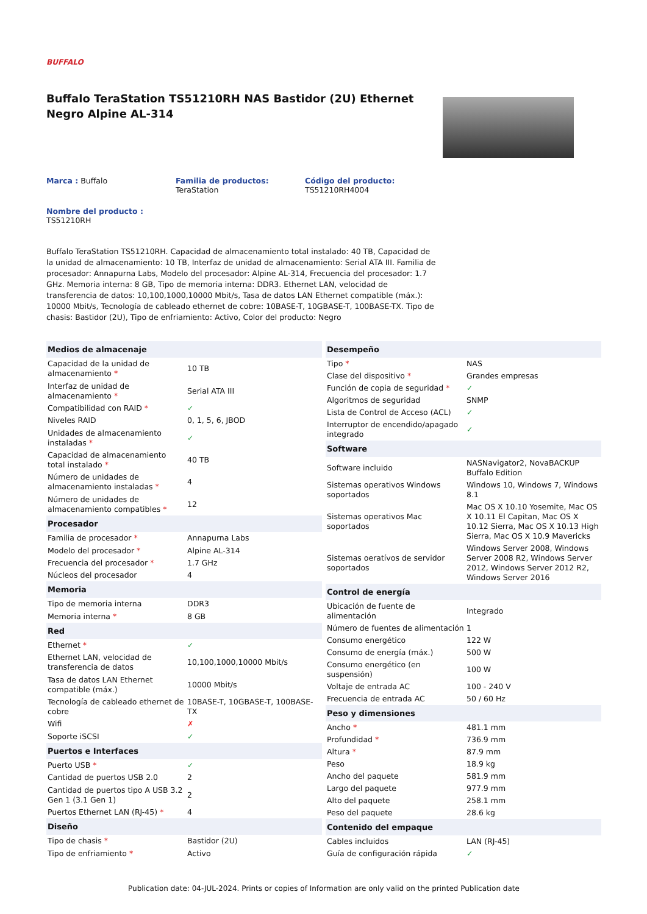BUFFALO
Buffalo TeraStation TS51210RH NAS Bastidor (2U) Ethernet Negro Alpine AL-314
Marca : Buffalo Familia de productos:
TeraStation
Código del producto:
TS51210RH4004
Nombre del producto :
TS51210RH
Buffalo TeraStation TS51210RH. Capacidad de almacenamiento total instalado: 40 TB, Capacidad de la unidad de almacenamiento: 10 TB, Interfaz de unidad de almacenamiento: Serial ATA III. Familia de procesador: Annapurna Labs, Modelo del procesador: Alpine AL-314, Frecuencia del procesador: 1.7 GHz. Memoria interna: 8 GB, Tipo de memoria interna: DDR3. Ethernet LAN, velocidad de transferencia de datos: 10,100,1000,10000 Mbit/s, Tasa de datos LAN Ethernet compatible (máx.): 10000 Mbit/s, Tecnología de cableado ethernet de cobre: 10BASE-T, 10GBASE-T, 100BASE-TX. Tipo de chasis: Bastidor (2U), Tipo de enfriamiento: Activo, Color del producto: Negro
| Medios de almacenaje | |
| --- | --- |
| Capacidad de la unidad de almacenamiento * | 10 TB |
| Interfaz de unidad de almacenamiento * | Serial ATA III |
| Compatibilidad con RAID * | ✓ |
| Niveles RAID | 0, 1, 5, 6, JBOD |
| Unidades de almacenamiento instaladas * | ✓ |
| Capacidad de almacenamiento total instalado * | 40 TB |
| Número de unidades de almacenamiento instaladas * | 4 |
| Número de unidades de almacenamiento compatibles * | 12 |
| Procesador | |
| Familia de procesador * | Annapurna Labs |
| Modelo del procesador * | Alpine AL-314 |
| Frecuencia del procesador * | 1.7 GHz |
| Núcleos del procesador | 4 |
| Memoria | |
| Tipo de memoria interna | DDR3 |
| Memoria interna * | 8 GB |
| Red | |
| Ethernet * | ✓ |
| Ethernet LAN, velocidad de transferencia de datos | 10,100,1000,10000 Mbit/s |
| Tasa de datos LAN Ethernet compatible (máx.) | 10000 Mbit/s |
| Tecnología de cableado ethernet de cobre | 10BASE-T, 10GBASE-T, 100BASE-TX |
| Wifi | ✗ |
| Soporte iSCSI | ✓ |
| Puertos e Interfaces | |
| Puerto USB * | ✓ |
| Cantidad de puertos USB 2.0 | 2 |
| Cantidad de puertos tipo A USB 3.2 Gen 1 (3.1 Gen 1) | 2 |
| Puertos Ethernet LAN (RJ-45) * | 4 |
| Diseño | |
| Tipo de chasis * | Bastidor (2U) |
| Tipo de enfriamiento * | Activo |
| Desempeño | |
| --- | --- |
| Tipo * | NAS |
| Clase del dispositivo * | Grandes empresas |
| Función de copia de seguridad * | ✓ |
| Algoritmos de seguridad | SNMP |
| Lista de Control de Acceso (ACL) | ✓ |
| Interruptor de encendido/apagado integrado | ✓ |
| Software | |
| Software incluido | NASNavigator2, NovaBACKUP Buffalo Edition |
| Sistemas operativos Windows soportados | Windows 10, Windows 7, Windows 8.1 |
| Sistemas operativos Mac soportados | Mac OS X 10.10 Yosemite, Mac OS X 10.11 El Capitan, Mac OS X 10.12 Sierra, Mac OS X 10.13 High Sierra, Mac OS X 10.9 Mavericks |
| Sistemas oeratívos de servidor soportados | Windows Server 2008, Windows Server 2008 R2, Windows Server 2012, Windows Server 2012 R2, Windows Server 2016 |
| Control de energía | |
| Ubicación de fuente de alimentación | Integrado |
| Número de fuentes de alimentación | 1 |
| Consumo energético | 122 W |
| Consumo de energía (máx.) | 500 W |
| Consumo energético (en suspensión) | 100 W |
| Voltaje de entrada AC | 100 - 240 V |
| Frecuencia de entrada AC | 50 / 60 Hz |
| Peso y dimensiones | |
| Ancho * | 481.1 mm |
| Profundidad * | 736.9 mm |
| Altura * | 87.9 mm |
| Peso | 18.9 kg |
| Ancho del paquete | 581.9 mm |
| Largo del paquete | 977.9 mm |
| Alto del paquete | 258.1 mm |
| Peso del paquete | 28.6 kg |
| Contenido del empaque | |
| Cables incluidos | LAN (RJ-45) |
| Guía de configuración rápida | ✓ |
Publication date: 04-JUL-2024. Prints or copies of Information are only valid on the printed Publication date